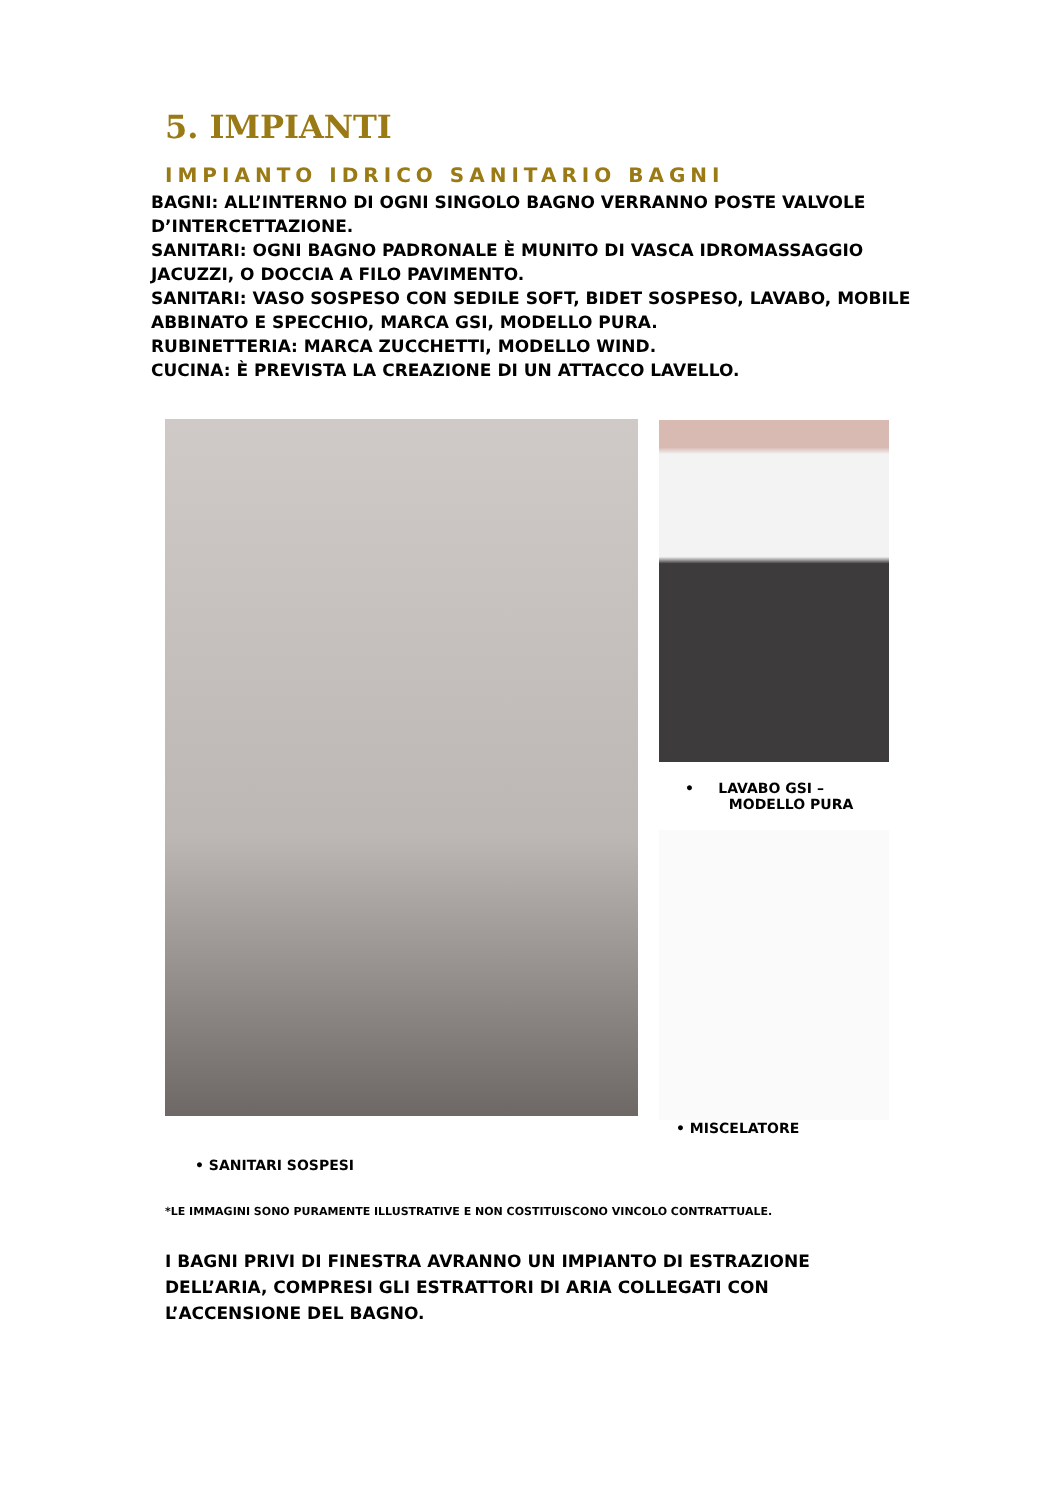5. IMPIANTI
IMPIANTO IDRICO SANITARIO BAGNI
BAGNI: ALL’INTERNO DI OGNI SINGOLO BAGNO VERRANNO POSTE VALVOLE D’INTERCETTAZIONE.
SANITARI: OGNI BAGNO PADRONALE È MUNITO DI VASCA IDROMASSAGGIO JACUZZI, O DOCCIA A FILO PAVIMENTO.
SANITARI: VASO SOSPESO CON SEDILE SOFT, BIDET SOSPESO, LAVABO, MOBILE ABBINATO E SPECCHIO, MARCA GSI, MODELLO PURA.
RUBINETTERIA: MARCA ZUCCHETTI, MODELLO WIND.
CUCINA: È PREVISTA LA CREAZIONE DI UN ATTACCO LAVELLO.
• LAVABO GSI –
MODELLO PURA
• MISCELATORE
• SANITARI SOSPESI
*LE IMMAGINI SONO PURAMENTE ILLUSTRATIVE E NON COSTITUISCONO VINCOLO CONTRATTUALE.
I BAGNI PRIVI DI FINESTRA AVRANNO UN IMPIANTO DI ESTRAZIONE DELL’ARIA, COMPRESI GLI ESTRATTORI DI ARIA COLLEGATI CON L’ACCENSIONE DEL BAGNO.